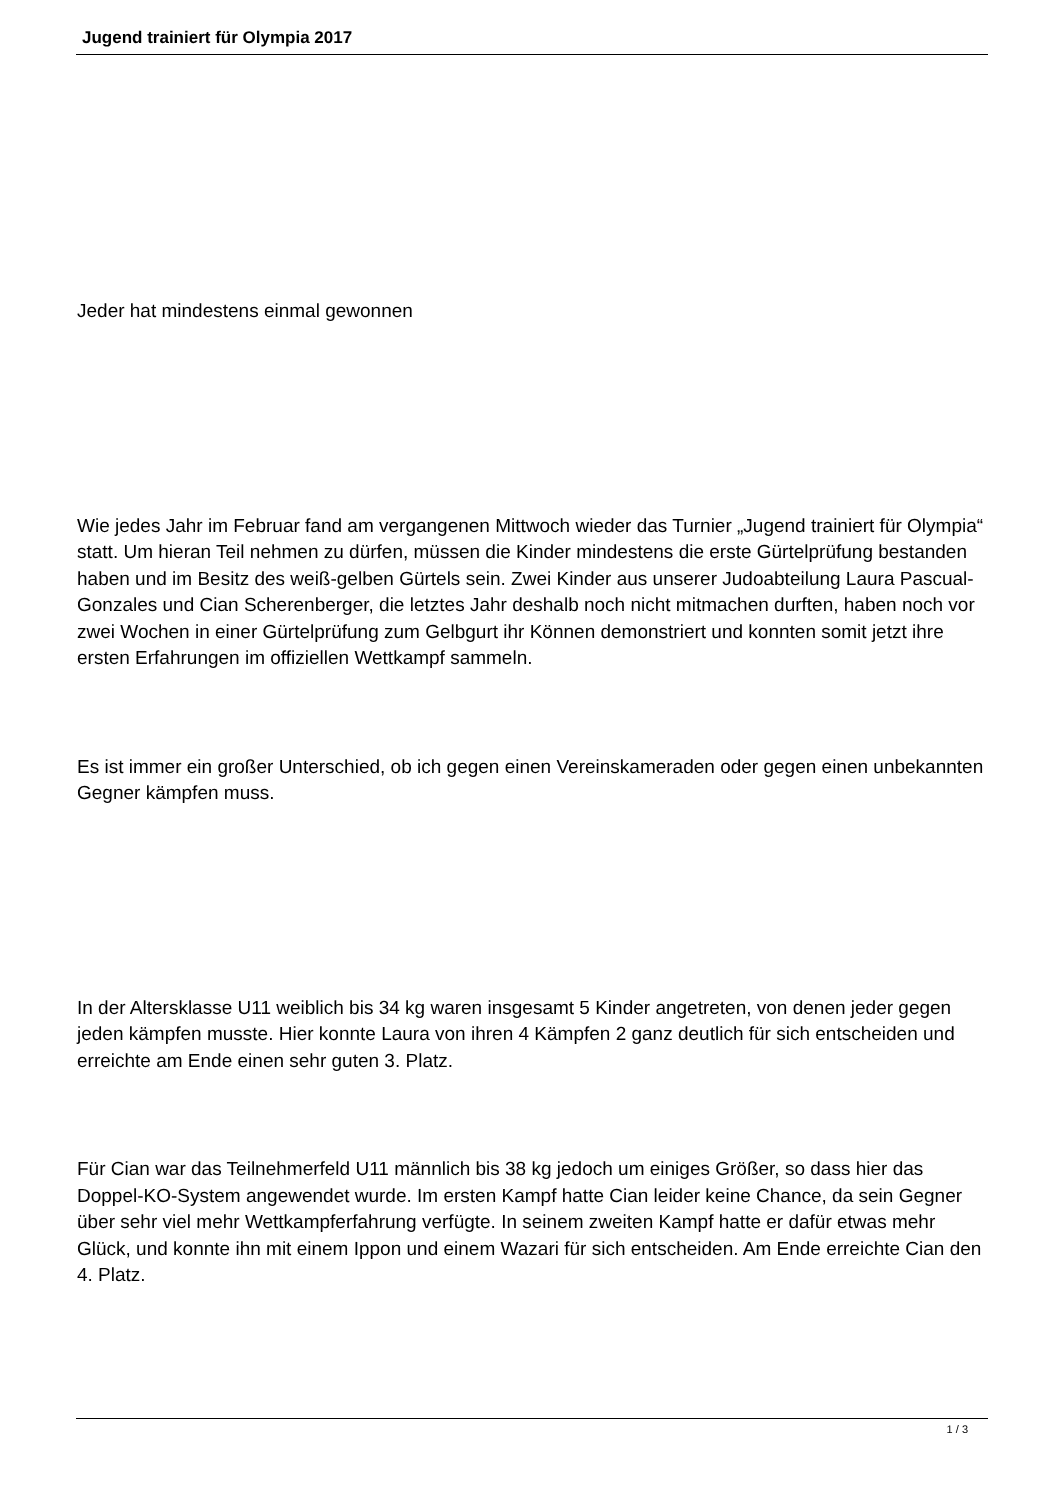Jugend trainiert für Olympia 2017
Jeder hat mindestens einmal gewonnen
Wie jedes Jahr im Februar fand am vergangenen Mittwoch wieder das Turnier „Jugend trainiert für Olympia“ statt. Um hieran Teil nehmen zu dürfen, müssen die Kinder mindestens die erste Gürtelprüfung bestanden haben und im Besitz des weiß-gelben Gürtels sein. Zwei Kinder aus unserer Judoabteilung Laura Pascual-Gonzales und Cian Scherenberger, die letztes Jahr deshalb noch nicht mitmachen durften, haben noch vor zwei Wochen in einer Gürtelprüfung zum Gelbgurt ihr Können demonstriert und konnten somit jetzt ihre ersten Erfahrungen im offiziellen Wettkampf sammeln.
Es ist immer ein großer Unterschied, ob ich gegen einen Vereinskameraden oder gegen einen unbekannten Gegner kämpfen muss.
In der Altersklasse U11 weiblich bis 34 kg waren insgesamt 5 Kinder angetreten, von denen jeder gegen jeden kämpfen musste. Hier konnte Laura von ihren 4 Kämpfen 2 ganz deutlich für sich entscheiden und erreichte am Ende einen sehr guten 3. Platz.
Für Cian war das Teilnehmerfeld U11 männlich bis 38 kg jedoch um einiges Größer, so dass hier das Doppel-KO-System angewendet wurde. Im ersten Kampf hatte Cian leider keine Chance, da sein Gegner über sehr viel mehr Wettkampferfahrung verfügte. In seinem zweiten Kampf hatte er dafür etwas mehr Glück, und konnte ihn mit einem Ippon und einem Wazari für sich entscheiden. Am Ende erreichte Cian den 4. Platz.
1 / 3